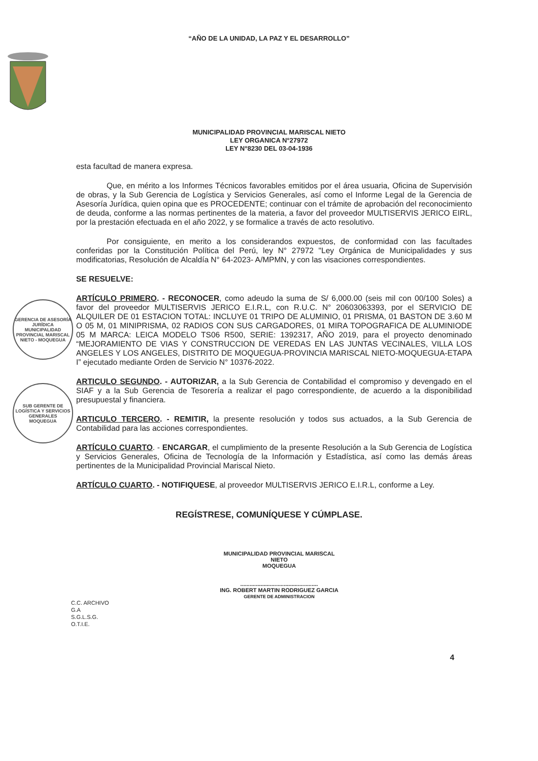“AÑO DE LA UNIDAD, LA PAZ Y EL DESARROLLO”
MUNICIPALIDAD PROVINCIAL MARISCAL NIETO
LEY ORGANICA N°27972
LEY N°8230 DEL 03-04-1936
GERENCIA DE ASESORÍA JURÍDICA
MUNICIPALIDAD PROVINCIAL MARISCAL NIETO - MOQUEGUA
SUB GERENTE DE LOGÍSTICA Y SERVICIOS GENERALES
MOQUEGUA
esta facultad de manera expresa.
Que, en mérito a los Informes Técnicos favorables emitidos por el área usuaria, Oficina de Supervisión de obras, y la Sub Gerencia de Logística y Servicios Generales, así como el Informe Legal de la Gerencia de Asesoría Jurídica, quien opina que es PROCEDENTE; continuar con el trámite de aprobación del reconocimiento de deuda, conforme a las normas pertinentes de la materia, a favor del proveedor MULTISERVIS JERICO EIRL, por la prestación efectuada en el año 2022, y se formalice a través de acto resolutivo.
Por consiguiente, en merito a los considerandos expuestos, de conformidad con las facultades conferidas por la Constitución Política del Perú, ley N° 27972 "Ley Orgánica de Municipalidades y sus modificatorias, Resolución de Alcaldía N° 64-2023- A/MPMN, y con las visaciones correspondientes.
SE RESUELVE:
ARTÍCULO PRIMERO. - RECONOCER, como adeudo la suma de S/ 6,000.00 (seis mil con 00/100 Soles) a favor del proveedor MULTISERVIS JERICO E.I.R.L, con R.U.C. N° 20603063393, por el SERVICIO DE ALQUILER DE 01 ESTACION TOTAL: INCLUYE 01 TRIPO DE ALUMINIO, 01 PRISMA, 01 BASTON DE 3.60 M O 05 M, 01 MINIPRISMA, 02 RADIOS CON SUS CARGADORES, 01 MIRA TOPOGRAFICA DE ALUMINIODE 05 M MARCA: LEICA MODELO TS06 R500, SERIE: 1392317, AÑO 2019, para el proyecto denominado “MEJORAMIENTO DE VIAS Y CONSTRUCCION DE VEREDAS EN LAS JUNTAS VECINALES, VILLA LOS ANGELES Y LOS ANGELES, DISTRITO DE MOQUEGUA-PROVINCIA MARISCAL NIETO-MOQUEGUA-ETAPA I” ejecutado mediante Orden de Servicio N° 10376-2022.
ARTICULO SEGUNDO. - AUTORIZAR, a la Sub Gerencia de Contabilidad el compromiso y devengado en el SIAF y a la Sub Gerencia de Tesorería a realizar el pago correspondiente, de acuerdo a la disponibilidad presupuestal y financiera.
ARTICULO TERCERO. - REMITIR, la presente resolución y todos sus actuados, a la Sub Gerencia de Contabilidad para las acciones correspondientes.
ARTÍCULO CUARTO. - ENCARGAR, el cumplimiento de la presente Resolución a la Sub Gerencia de Logística y Servicios Generales, Oficina de Tecnología de la Información y Estadística, así como las demás áreas pertinentes de la Municipalidad Provincial Mariscal Nieto.
ARTÍCULO CUARTO. - NOTIFIQUESE, al proveedor MULTISERVIS JERICO E.I.R.L, conforme a Ley.
REGÍSTRESE, COMUNÍQUESE Y CÚMPLASE.
MUNICIPALIDAD PROVINCIAL MARISCAL NIETO
MOQUEGUA
..................................................
ING. ROBERT MARTIN RODRIGUEZ GARCIA
GERENTE DE ADMINISTRACION
C.C. ARCHIVO
G.A
S.G.L.S.G.
O.T.I.E.
4